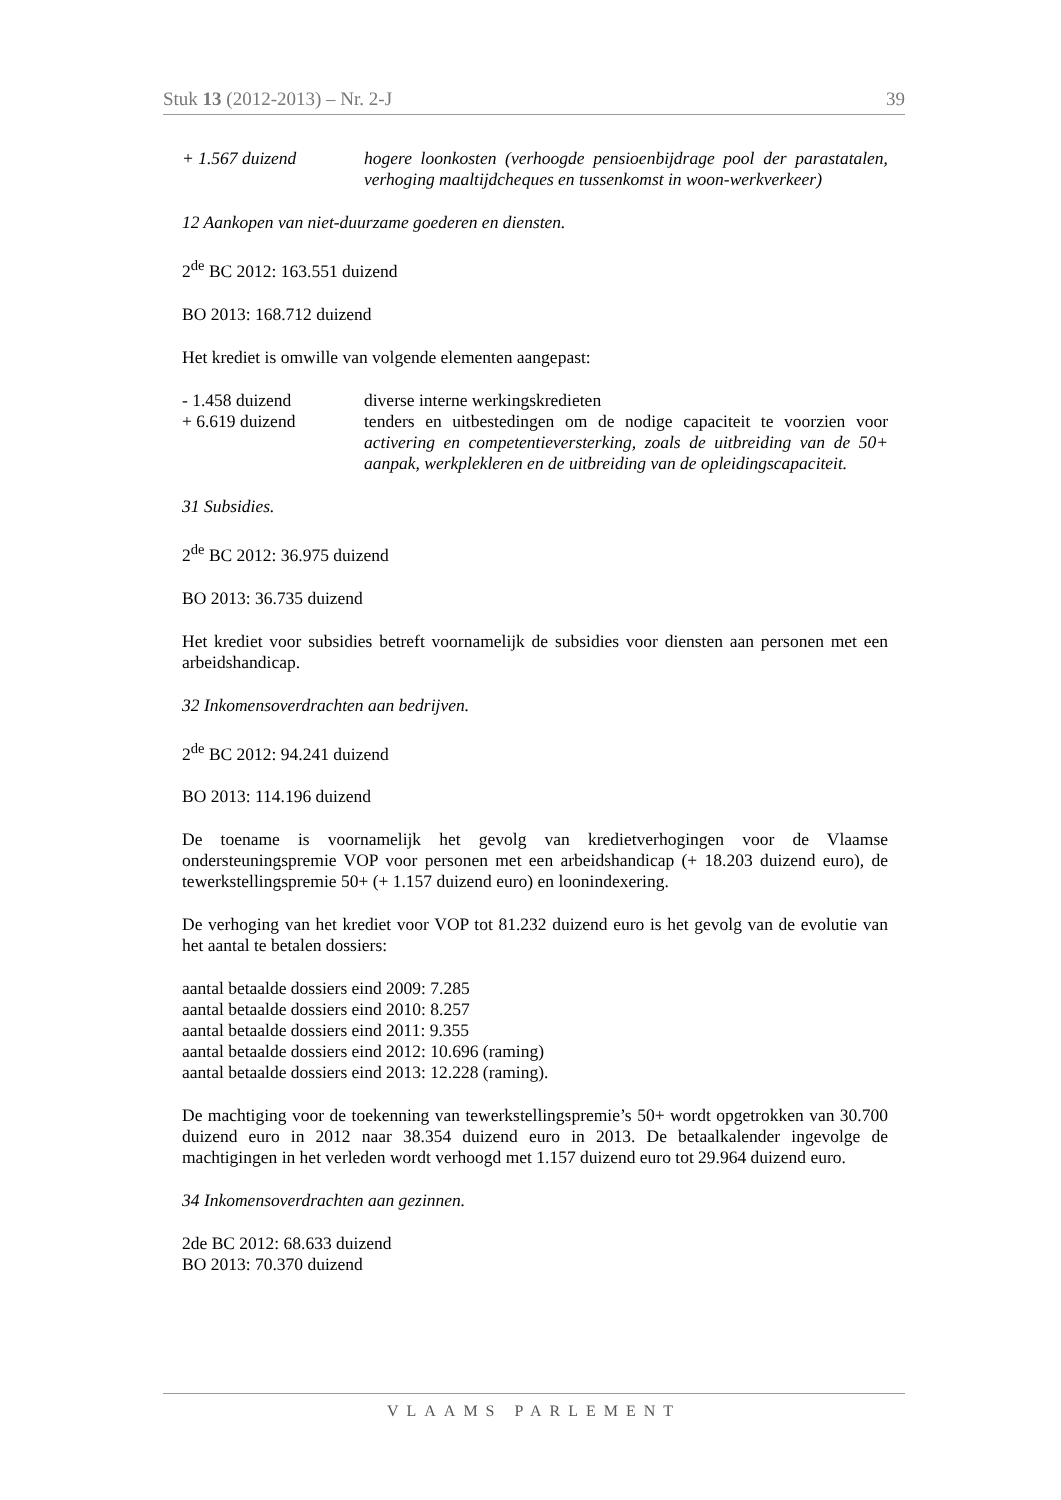Stuk 13 (2012-2013) – Nr. 2-J 39
+ 1.567 duizend hogere loonkosten (verhoogde pensioenbijdrage pool der parastatalen, verhoging maaltijdcheques en tussenkomst in woon-werkverkeer)
12 Aankopen van niet-duurzame goederen en diensten.
2<sup>de</sup> BC 2012: 163.551 duizend
BO 2013: 168.712 duizend
Het krediet is omwille van volgende elementen aangepast:
- 1.458 duizend diverse interne werkingskredieten
+ 6.619 duizend tenders en uitbestedingen om de nodige capaciteit te voorzien voor activering en competentieversterking, zoals de uitbreiding van de 50+ aanpak, werkplekleren en de uitbreiding van de opleidingscapaciteit.
31 Subsidies.
2<sup>de</sup> BC 2012: 36.975 duizend
BO 2013: 36.735 duizend
Het krediet voor subsidies betreft voornamelijk de subsidies voor diensten aan personen met een arbeidshandicap.
32 Inkomensoverdrachten aan bedrijven.
2<sup>de</sup> BC 2012: 94.241 duizend
BO 2013: 114.196 duizend
De toename is voornamelijk het gevolg van kredietverhogingen voor de Vlaamse ondersteuningspremie VOP voor personen met een arbeidshandicap (+ 18.203 duizend euro), de tewerkstellingspremie 50+ (+ 1.157 duizend euro) en loonindexering.
De verhoging van het krediet voor VOP tot 81.232 duizend euro is het gevolg van de evolutie van het aantal te betalen dossiers:
aantal betaalde dossiers eind 2009: 7.285
aantal betaalde dossiers eind 2010: 8.257
aantal betaalde dossiers eind 2011: 9.355
aantal betaalde dossiers eind 2012: 10.696 (raming)
aantal betaalde dossiers eind 2013: 12.228 (raming).
De machtiging voor de toekenning van tewerkstellingspremie’s 50+ wordt opgetrokken van 30.700 duizend euro in 2012 naar 38.354 duizend euro in 2013. De betaalkalender ingevolge de machtigingen in het verleden wordt verhoogd met 1.157 duizend euro tot 29.964 duizend euro.
34 Inkomensoverdrachten aan gezinnen.
2de BC 2012: 68.633 duizend
BO 2013: 70.370 duizend
VLAAMS PARLEMENT